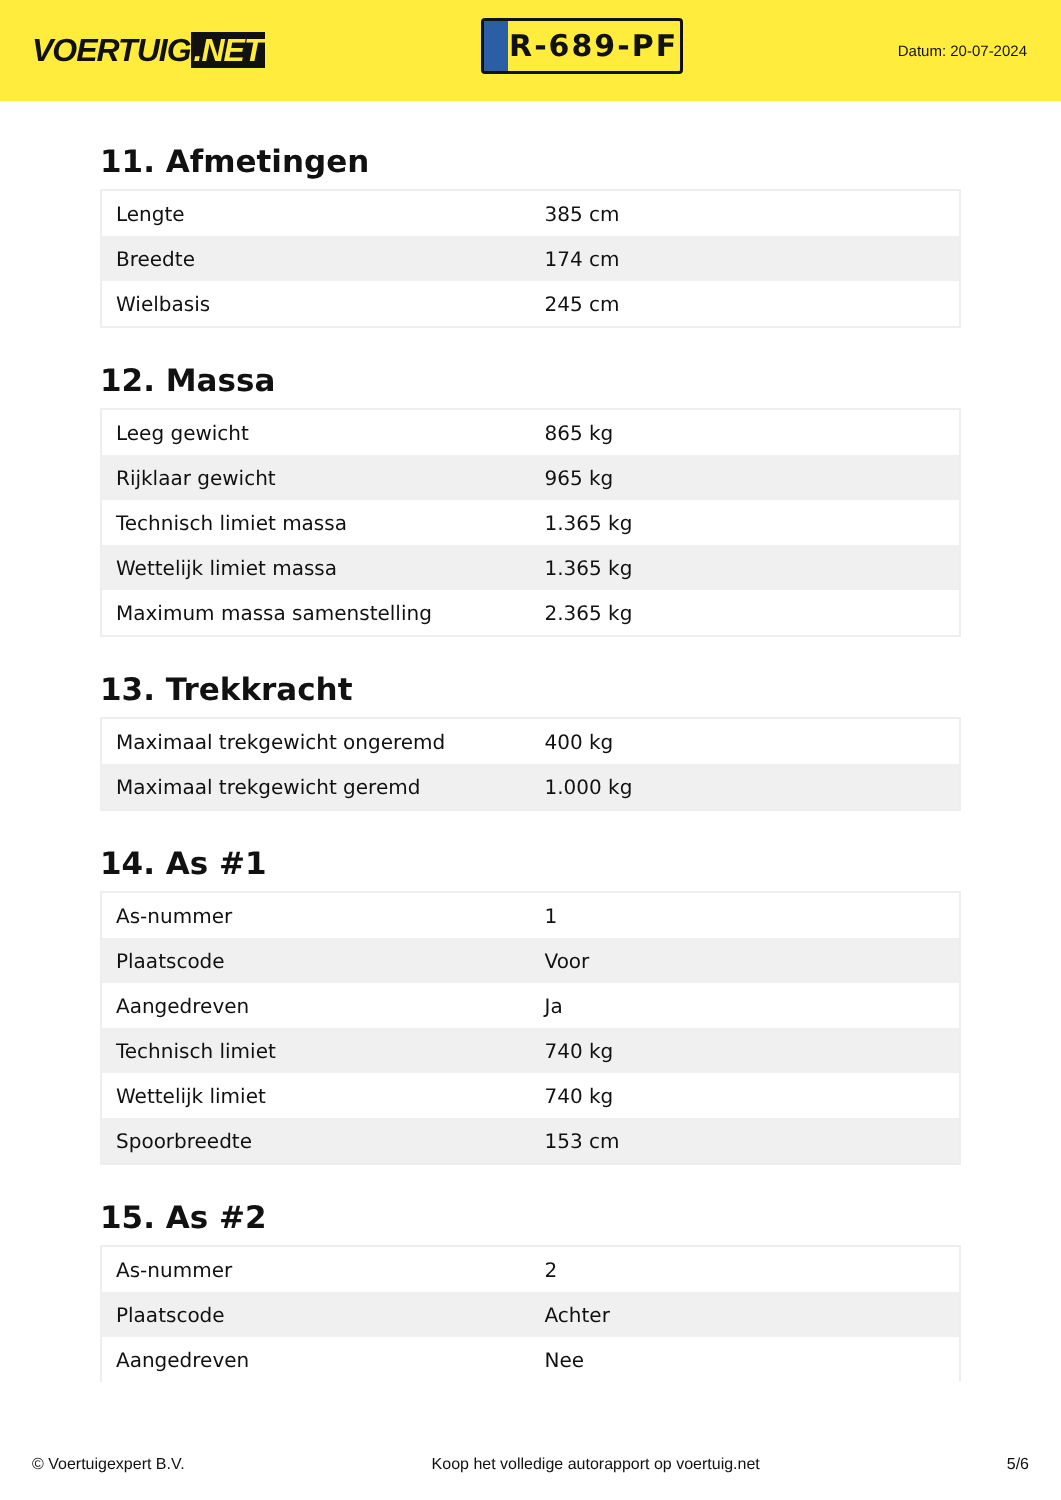VOERTUIG.NET
R-689-PF
Datum: 20-07-2024
11. Afmetingen
| Lengte | 385 cm |
| Breedte | 174 cm |
| Wielbasis | 245 cm |
12. Massa
| Leeg gewicht | 865 kg |
| Rijklaar gewicht | 965 kg |
| Technisch limiet massa | 1.365 kg |
| Wettelijk limiet massa | 1.365 kg |
| Maximum massa samenstelling | 2.365 kg |
13. Trekkracht
| Maximaal trekgewicht ongeremd | 400 kg |
| Maximaal trekgewicht geremd | 1.000 kg |
14. As #1
| As-nummer | 1 |
| Plaatscode | Voor |
| Aangedreven | Ja |
| Technisch limiet | 740 kg |
| Wettelijk limiet | 740 kg |
| Spoorbreedte | 153 cm |
15. As #2
| As-nummer | 2 |
| Plaatscode | Achter |
| Aangedreven | Nee |
© Voertuigexpert B.V. Koop het volledige autorapport op voertuig.net 5/6